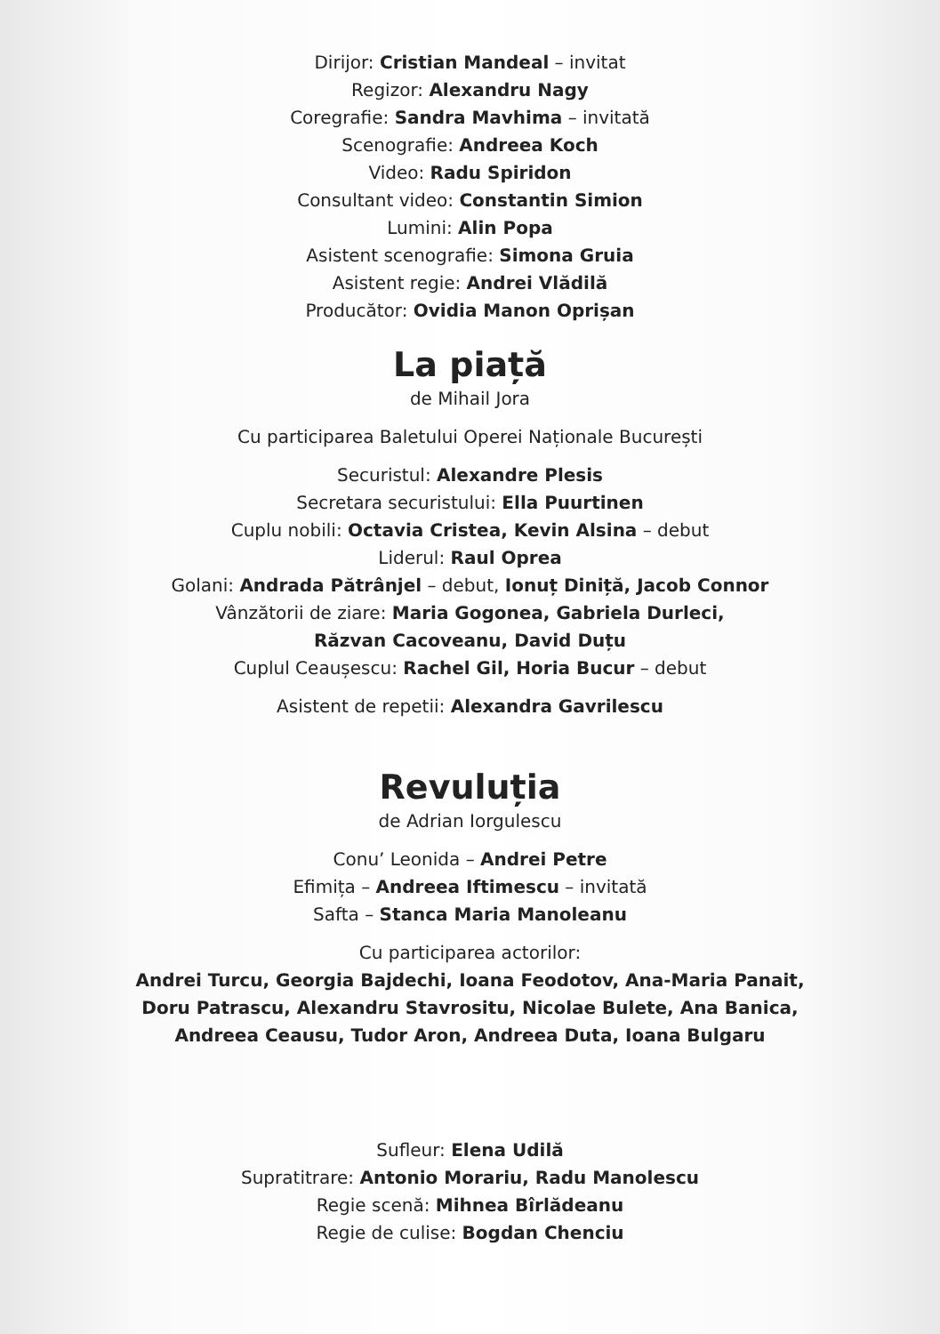Dirijor: Cristian Mandeal – invitat
Regizor: Alexandru Nagy
Coregrafie: Sandra Mavhima – invitată
Scenografie: Andreea Koch
Video: Radu Spiridon
Consultant video: Constantin Simion
Lumini: Alin Popa
Asistent scenografie: Simona Gruia
Asistent regie: Andrei Vlădilă
Producător: Ovidia Manon Oprișan
La piață
de Mihail Jora
Cu participarea Baletului Operei Naționale București
Securistul: Alexandre Plesis
Secretara securistului: Ella Puurtinen
Cuplu nobili: Octavia Cristea, Kevin Alsina – debut
Liderul: Raul Oprea
Golani: Andrada Pătrânjel – debut, Ionuț Diniță, Jacob Connor
Vânzătorii de ziare: Maria Gogonea, Gabriela Durleci,
Răzvan Cacoveanu, David Duțu
Cuplul Ceaușescu: Rachel Gil, Horia Bucur – debut
Asistent de repetii: Alexandra Gavrilescu
Revuluția
de Adrian Iorgulescu
Conu’ Leonida – Andrei Petre
Efimița – Andreea Iftimescu – invitată
Safta – Stanca Maria Manoleanu
Cu participarea actorilor:
Andrei Turcu, Georgia Bajdechi, Ioana Feodotov, Ana-Maria Panait,
Doru Patrascu, Alexandru Stavrositu, Nicolae Bulete, Ana Banica,
Andreea Ceausu, Tudor Aron, Andreea Duta, Ioana Bulgaru
Sufleur: Elena Udilă
Supratitrare: Antonio Morariu, Radu Manolescu
Regie scenă: Mihnea Bîrlădeanu
Regie de culise: Bogdan Chenciu